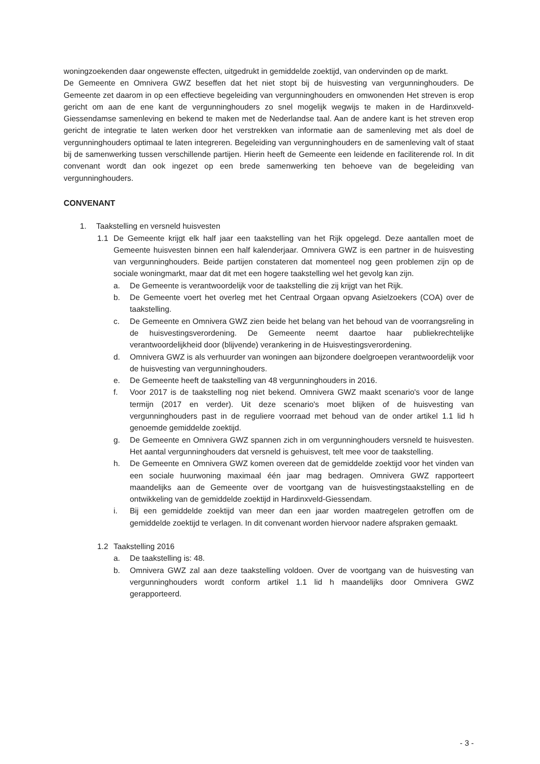woningzoekenden daar ongewenste effecten, uitgedrukt in gemiddelde zoektijd, van ondervinden op de markt.
De Gemeente en Omnivera GWZ beseffen dat het niet stopt bij de huisvesting van vergunninghouders. De Gemeente zet daarom in op een effectieve begeleiding van vergunninghouders en omwonenden Het streven is erop gericht om aan de ene kant de vergunninghouders zo snel mogelijk wegwijs te maken in de Hardinxveld-Giessendamse samenleving en bekend te maken met de Nederlandse taal. Aan de andere kant is het streven erop gericht de integratie te laten werken door het verstrekken van informatie aan de samenleving met als doel de vergunninghouders optimaal te laten integreren. Begeleiding van vergunninghouders en de samenleving valt of staat bij de samenwerking tussen verschillende partijen. Hierin heeft de Gemeente een leidende en faciliterende rol. In dit convenant wordt dan ook ingezet op een brede samenwerking ten behoeve van de begeleiding van vergunninghouders.
CONVENANT
1. Taakstelling en versneld huisvesten
1.1 De Gemeente krijgt elk half jaar een taakstelling van het Rijk opgelegd. Deze aantallen moet de Gemeente huisvesten binnen een half kalenderjaar. Omnivera GWZ is een partner in de huisvesting van vergunninghouders. Beide partijen constateren dat momenteel nog geen problemen zijn op de sociale woningmarkt, maar dat dit met een hogere taakstelling wel het gevolg kan zijn.
a. De Gemeente is verantwoordelijk voor de taakstelling die zij krijgt van het Rijk.
b. De Gemeente voert het overleg met het Centraal Orgaan opvang Asielzoekers (COA) over de taakstelling.
c. De Gemeente en Omnivera GWZ zien beide het belang van het behoud van de voorrangsreling in de huisvestingsverordening. De Gemeente neemt daartoe haar publiekrechtelijke verantwoordelijkheid door (blijvende) verankering in de Huisvestingsverordening.
d. Omnivera GWZ is als verhuurder van woningen aan bijzondere doelgroepen verantwoordelijk voor de huisvesting van vergunninghouders.
e. De Gemeente heeft de taakstelling van 48 vergunninghouders in 2016.
f. Voor 2017 is de taakstelling nog niet bekend. Omnivera GWZ maakt scenario's voor de lange termijn (2017 en verder). Uit deze scenario's moet blijken of de huisvesting van vergunninghouders past in de reguliere voorraad met behoud van de onder artikel 1.1 lid h genoemde gemiddelde zoektijd.
g. De Gemeente en Omnivera GWZ spannen zich in om vergunninghouders versneld te huisvesten. Het aantal vergunninghouders dat versneld is gehuisvest, telt mee voor de taakstelling.
h. De Gemeente en Omnivera GWZ komen overeen dat de gemiddelde zoektijd voor het vinden van een sociale huurwoning maximaal één jaar mag bedragen. Omnivera GWZ rapporteert maandelijks aan de Gemeente over de voortgang van de huisvestingstaakstelling en de ontwikkeling van de gemiddelde zoektijd in Hardinxveld-Giessendam.
i. Bij een gemiddelde zoektijd van meer dan een jaar worden maatregelen getroffen om de gemiddelde zoektijd te verlagen. In dit convenant worden hiervoor nadere afspraken gemaakt.
1.2 Taakstelling 2016
a. De taakstelling is: 48.
b. Omnivera GWZ zal aan deze taakstelling voldoen. Over de voortgang van de huisvesting van vergunninghouders wordt conform artikel 1.1 lid h maandelijks door Omnivera GWZ gerapporteerd.
- 3 -